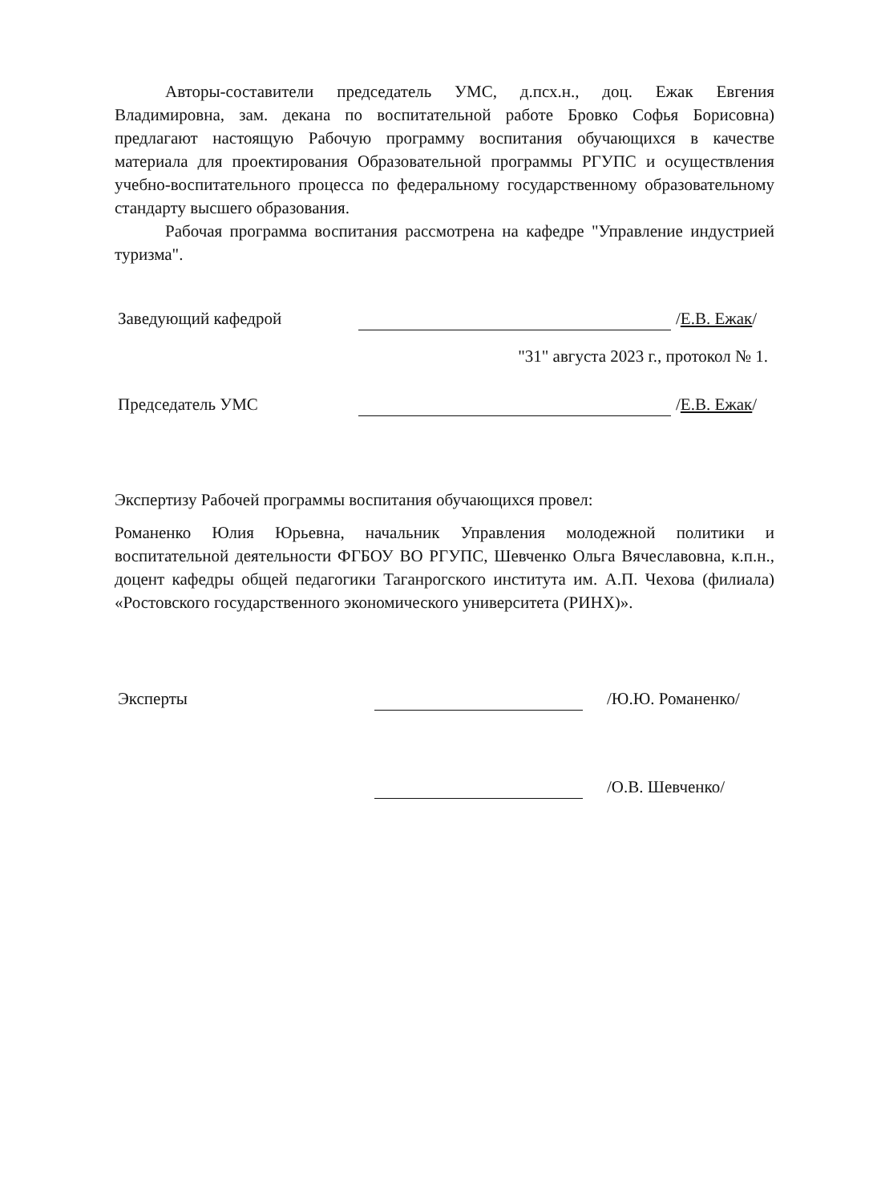Авторы-составители председатель УМС, д.псх.н., доц. Ежак Евгения Владимировна, зам. декана по воспитательной работе Бровко Софья Борисовна) предлагают настоящую Рабочую программу воспитания обучающихся в качестве материала для проектирования Образовательной программы РГУПС и осуществления учебно-воспитательного процесса по федеральному государственному образовательному стандарту высшего образования.
Рабочая программа воспитания рассмотрена на кафедре "Управление индустрией туризма".
Заведующий кафедрой /Е.В. Ежак/
"31" августа 2023 г., протокол № 1.
Председатель УМС /Е.В. Ежак/
Экспертизу Рабочей программы воспитания обучающихся провел:
Романенко Юлия Юрьевна, начальник Управления молодежной политики и воспитательной деятельности ФГБОУ ВО РГУПС, Шевченко Ольга Вячеславовна, к.п.н., доцент кафедры общей педагогики Таганрогского института им. А.П. Чехова (филиала) «Ростовского государственного экономического университета (РИНХ)».
Эксперты /Ю.Ю. Романенко/
/О.В. Шевченко/